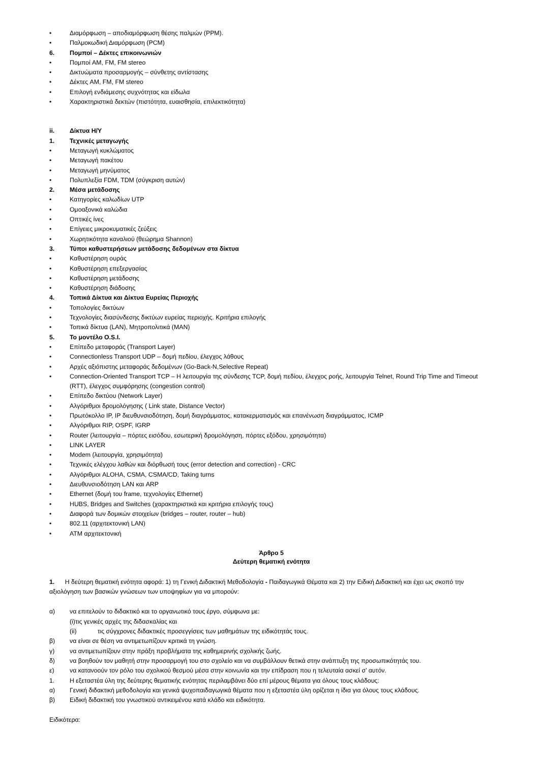• Διαμόρφωση – αποδιαμόρφωση θέσης παλμών (PPM).
• Παλμοκωδική Διαμόρφωση (PCM)
6. Πομποί – Δέκτες επικοινωνιών
• Πομποί AM, FM, FM stereo
• Δικτυώματα προσαρμογής – σύνθετης αντίστασης
• Δέκτες AM, FM, FM stereo
• Επιλογή ενδιάμεσης συχνότητας και είδωλα
• Χαρακτηριστικά δεκτών (πιστότητα, ευαισθησία, επιλεκτικότητα)
ii. Δίκτυα Η/Υ
1. Τεχνικές μεταγωγής
• Μεταγωγή κυκλώματος
• Μεταγωγή πακέτου
• Μεταγωγή μηνύματος
• Πολυπλεξία FDM, TDM (σύγκριση αυτών)
2. Μέσα μετάδοσης
• Κατηγορίες καλωδίων UTP
• Ομοαξονικά καλώδια
• Οπτικές ίνες
• Επίγειες μικροκυματικές ζεύξεις
• Χωρητικότητα καναλιού (θεώρημα Shannon)
3. Τύποι καθυστερήσεων μετάδοσης δεδομένων στα δίκτυα
• Καθυστέρηση ουράς
• Καθυστέρηση επεξεργασίας
• Καθυστέρηση μετάδοσης
• Καθυστέρηση διάδοσης
4. Τοπικά Δίκτυα και Δίκτυα Ευρείας Περιοχής
• Τοπολογίες δικτύων
• Τεχνολογίες διασύνδεσης δικτύων ευρείας περιοχής. Κριτήρια επιλογής
• Τοπικά δίκτυα (LAN), Μητροπολιτικά (MAN)
5. Το μοντέλο O.S.I.
• Επίπεδο μεταφοράς (Transport Layer)
• Connectionless Transport UDP – δομή πεδίου, έλεγχος λάθους
• Αρχές αξιόπιστης μεταφοράς δεδομένων (Go-Back-N,Selective Repeat)
• Connection-Oriented Transport TCP – Η λειτουργία της σύνδεσης TCP, δομή πεδίου, έλεγχος ροής, λειτουργία Telnet, Round Trip Time and Timeout (RTT), έλεγχος συμφόρησης (congestion control)
• Επίπεδο δικτύου (Network Layer)
• Αλγόριθμοι δρομολόγησης ( Link state, Distance Vector)
• Πρωτόκολλο IP, IP διευθυνσιοδότηση, δομή διαγράμματος, κατακερματισμός και επανένωση διαγράμματος, ICMP
• Αλγόριθμοι RIP, OSPF, IGRP
• Router (λειτουργία – πόρτες εισόδου, εσωτερική δρομολόγηση, πόρτες εξόδου, χρησιμότητα)
• LINK LAYER
• Modem (λειτουργία, χρησιμότητα)
• Τεχνικές ελέγχου λαθών και διόρθωσή τους (error detection and correction) - CRC
• Αλγόριθμοι ALOHA, CSMA, CSMA/CD, Taking turns
• Διευθυνσιοδότηση LAN και ARP
• Ethernet (δομή του frame, τεχνολογίες Ethernet)
• HUBS, Bridges and Switches (χαρακτηριστικά και κριτήρια επιλογής τους)
• Διαφορά των δομικών στοιχείων (bridges – router, router – hub)
• 802.11 (αρχιτεκτονική LAN)
• ATM αρχιτεκτονική
Άρθρο 5
Δεύτερη θεματική ενότητα
1. Η δεύτερη θεματική ενότητα αφορά: 1) τη Γενική Διδακτική Μεθοδολογία - Παιδαγωγικά Θέματα και 2) την Ειδική Διδακτική και έχει ως σκοπό την αξιολόγηση των βασικών γνώσεων των υποψηφίων για να μπορούν:
α) να επιτελούν το διδακτικό και το οργανωτικό τους έργο, σύμφωνα με:
(i)τις γενικές αρχές της διδασκαλίας και
(ii) τις σύγχρονες διδακτικές προσεγγίσεις των μαθημάτων της ειδικότητάς τους.
β) να είναι σε θέση να αντιμετωπίζουν κριτικά τη γνώση.
γ) να αντιμετωπίζουν στην πράξη προβλήματα της καθημερινής σχολικής ζωής.
δ) να βοηθούν τον μαθητή στην προσαρμογή του στο σχολείο και να συμβάλλουν θετικά στην ανάπτυξη της προσωπικότητάς του.
ε) να κατανοούν τον ρόλο του σχολικού θεσμού μέσα στην κοινωνία και την επίδραση που η τελευταία ασκεί σ’ αυτόν.
1. Η εξεταστέα ύλη της δεύτερης θεματικής ενότητας περιλαμβάνει δύο επί μέρους θέματα για όλους τους κλάδους:
α) Γενική διδακτική μεθοδολογία και γενικά ψυχοπαιδαγωγικά θέματα που η εξεταστέα ύλη ορίζεται η ίδια για όλους τους κλάδους.
β) Ειδική διδακτική του γνωστικού αντικειμένου κατά κλάδο και ειδικότητα.
Ειδικότερα: